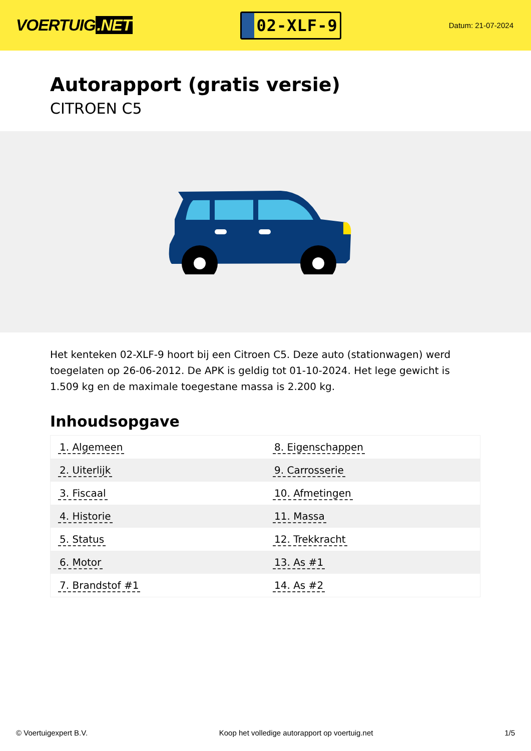VOERTUIG.NET
02-XLF-9
Datum: 21-07-2024
Autorapport (gratis versie)
CITROEN C5
Het kenteken 02-XLF-9 hoort bij een Citroen C5. Deze auto (stationwagen) werd toegelaten op 26-06-2012. De APK is geldig tot 01-10-2024. Het lege gewicht is 1.509 kg en de maximale toegestane massa is 2.200 kg.
Inhoudsopgave
| 1. Algemeen | 8. Eigenschappen |
| 2. Uiterlijk | 9. Carrosserie |
| 3. Fiscaal | 10. Afmetingen |
| 4. Historie | 11. Massa |
| 5. Status | 12. Trekkracht |
| 6. Motor | 13. As #1 |
| 7. Brandstof #1 | 14. As #2 |
© Voertuigexpert B.V. Koop het volledige autorapport op voertuig.net 1/5